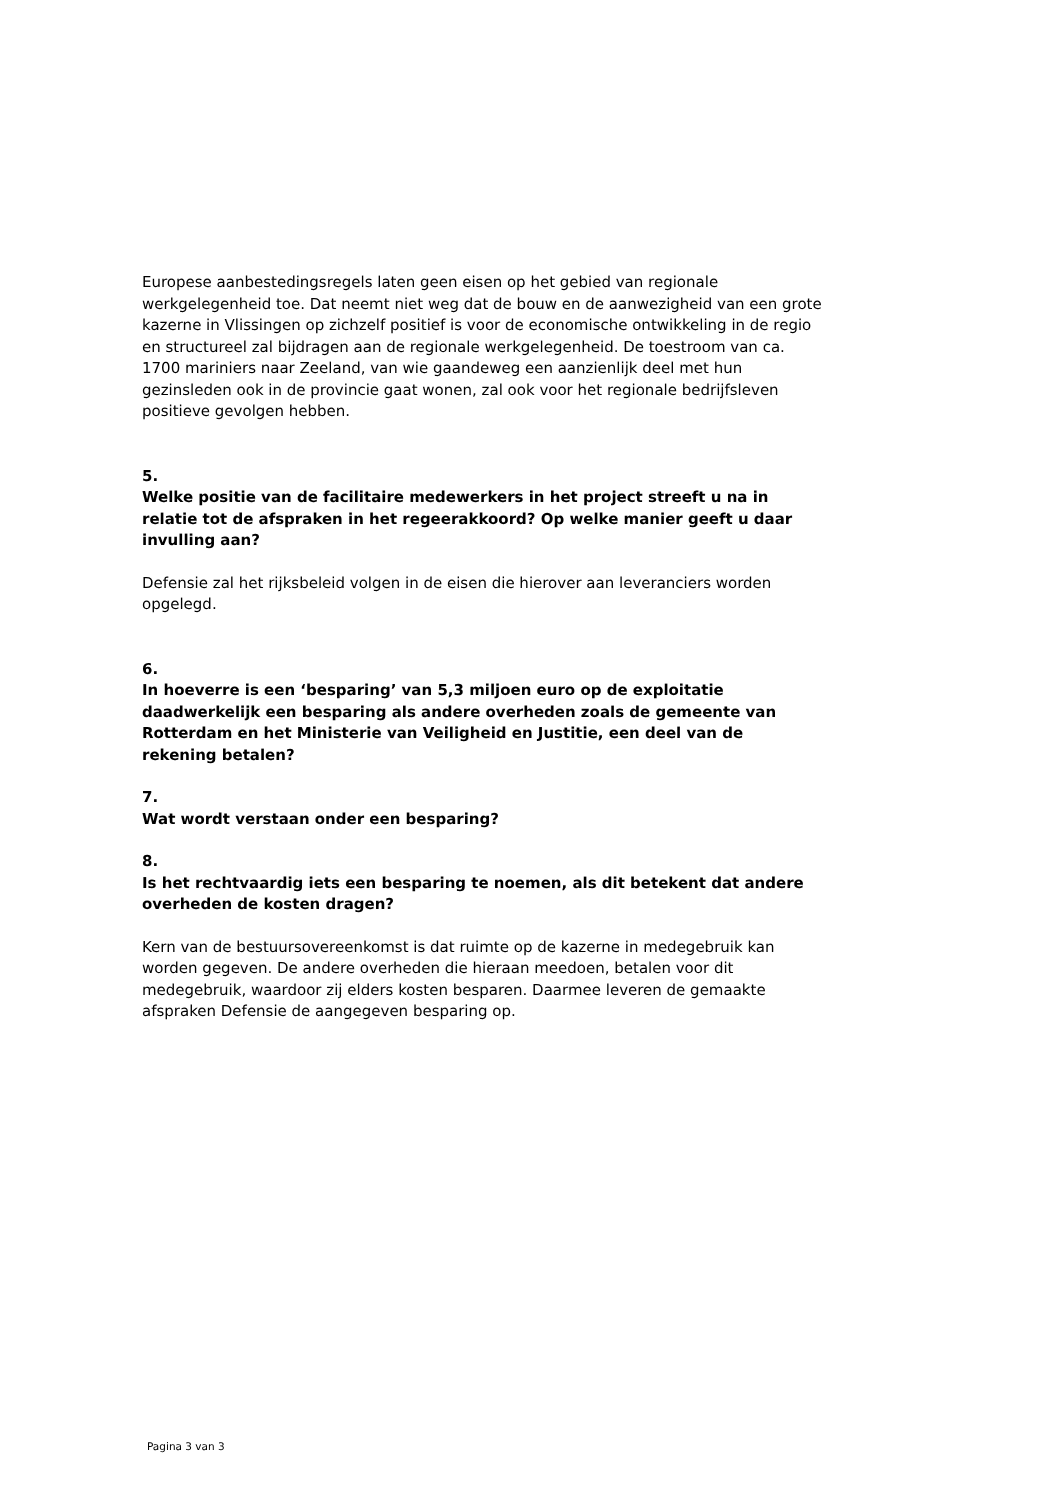Europese aanbestedingsregels laten geen eisen op het gebied van regionale werkgelegenheid toe. Dat neemt niet weg dat de bouw en de aanwezigheid van een grote kazerne in Vlissingen op zichzelf positief is voor de economische ontwikkeling in de regio en structureel zal bijdragen aan de regionale werkgelegenheid. De toestroom van ca. 1700 mariniers naar Zeeland, van wie gaandeweg een aanzienlijk deel met hun gezinsleden ook in de provincie gaat wonen, zal ook voor het regionale bedrijfsleven positieve gevolgen hebben.
5.
Welke positie van de facilitaire medewerkers in het project streeft u na in relatie tot de afspraken in het regeerakkoord? Op welke manier geeft u daar invulling aan?
Defensie zal het rijksbeleid volgen in de eisen die hierover aan leveranciers worden opgelegd.
6.
In hoeverre is een ‘besparing’ van 5,3 miljoen euro op de exploitatie daadwerkelijk een besparing als andere overheden zoals de gemeente van Rotterdam en het Ministerie van Veiligheid en Justitie, een deel van de rekening betalen?
7.
Wat wordt verstaan onder een besparing?
8.
Is het rechtvaardig iets een besparing te noemen, als dit betekent dat andere overheden de kosten dragen?
Kern van de bestuursovereenkomst is dat ruimte op de kazerne in medegebruik kan worden gegeven. De andere overheden die hieraan meedoen, betalen voor dit medegebruik, waardoor zij elders kosten besparen. Daarmee leveren de gemaakte afspraken Defensie de aangegeven besparing op.
Pagina 3 van 3